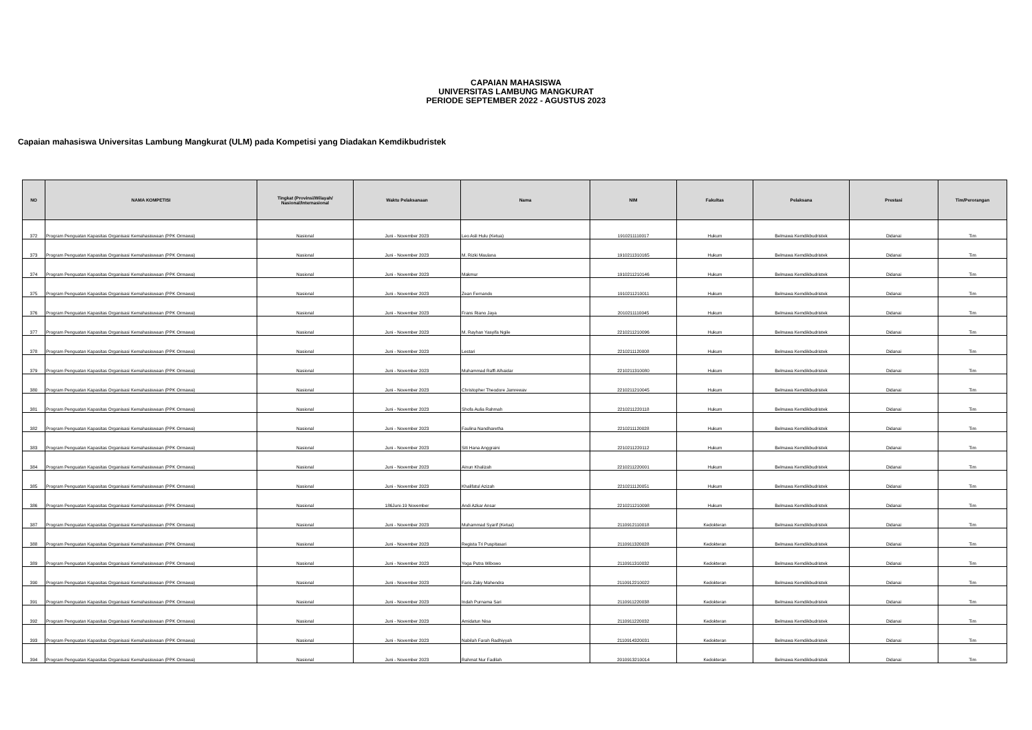CAPAIAN MAHASISWA
UNIVERSITAS LAMBUNG MANGKURAT
PERIODE SEPTEMBER 2022 - AGUSTUS 2023
Capaian mahasiswa Universitas Lambung Mangkurat (ULM) pada Kompetisi yang Diadakan Kemdikbudristek
| NO | NAMA KOMPETISI | Tingkat (Provinsi/Wilayah/ Nasional/Internasional | Waktu Pelaksanaan | Nama | NIM | Fakultas | Pelaksana | Prestasi | Tim/Perorangan |
| --- | --- | --- | --- | --- | --- | --- | --- | --- | --- |
| 372 | Program Penguatan Kapasitas Organisasi Kemahasiswaan (PPK Ormawa) | Nasional | Juni - November 2023 | Leo Asli Hulu (Ketua) | 1910211110017 | Hukum | Belmawa Kemdikbudristek | Didanai | Tim |
| 373 | Program Penguatan Kapasitas Organisasi Kemahasiswaan (PPK Ormawa) | Nasional | Juni - November 2023 | M. Rizki Maulana | 1910211310165 | Hukum | Belmawa Kemdikbudristek | Didanai | Tim |
| 374 | Program Penguatan Kapasitas Organisasi Kemahasiswaan (PPK Ormawa) | Nasional | Juni - November 2023 | Makmur | 1910211210146 | Hukum | Belmawa Kemdikbudristek | Didanai | Tim |
| 375 | Program Penguatan Kapasitas Organisasi Kemahasiswaan (PPK Ormawa) | Nasional | Juni - November 2023 | Zean Fernando | 1910211210011 | Hukum | Belmawa Kemdikbudristek | Didanai | Tim |
| 376 | Program Penguatan Kapasitas Organisasi Kemahasiswaan (PPK Ormawa) | Nasional | Juni - November 2023 | Frans Riano Jaya | 2010211110045 | Hukum | Belmawa Kemdikbudristek | Didanai | Tim |
| 377 | Program Penguatan Kapasitas Organisasi Kemahasiswaan (PPK Ormawa) | Nasional | Juni - November 2023 | M. Rayhan Yasyifa Ngile | 2210211210096 | Hukum | Belmawa Kemdikbudristek | Didanai | Tim |
| 378 | Program Penguatan Kapasitas Organisasi Kemahasiswaan (PPK Ormawa) | Nasional | Juni - November 2023 | Lestari | 2210211120008 | Hukum | Belmawa Kemdikbudristek | Didanai | Tim |
| 379 | Program Penguatan Kapasitas Organisasi Kemahasiswaan (PPK Ormawa) | Nasional | Juni - November 2023 | Muhammad Raffi Alhaidar | 2210211310080 | Hukum | Belmawa Kemdikbudristek | Didanai | Tim |
| 380 | Program Penguatan Kapasitas Organisasi Kemahasiswaan (PPK Ormawa) | Nasional | Juni - November 2023 | Christopher Theodore Jamrewav | 2210211210045 | Hukum | Belmawa Kemdikbudristek | Didanai | Tim |
| 381 | Program Penguatan Kapasitas Organisasi Kemahasiswaan (PPK Ormawa) | Nasional | Juni - November 2023 | Shofa Aulia Rahmah | 2210211220118 | Hukum | Belmawa Kemdikbudristek | Didanai | Tim |
| 382 | Program Penguatan Kapasitas Organisasi Kemahasiswaan (PPK Ormawa) | Nasional | Juni - November 2023 | Faulina Nandharetha | 2210211120028 | Hukum | Belmawa Kemdikbudristek | Didanai | Tim |
| 383 | Program Penguatan Kapasitas Organisasi Kemahasiswaan (PPK Ormawa) | Nasional | Juni - November 2023 | Siti Hana Anggraini | 2210211220112 | Hukum | Belmawa Kemdikbudristek | Didanai | Tim |
| 384 | Program Penguatan Kapasitas Organisasi Kemahasiswaan (PPK Ormawa) | Nasional | Juni - November 2023 | Ainun Khalizah | 2210211220001 | Hukum | Belmawa Kemdikbudristek | Didanai | Tim |
| 385 | Program Penguatan Kapasitas Organisasi Kemahasiswaan (PPK Ormawa) | Nasional | Juni - November 2023 | Khalifatul Azizah | 2210211120051 | Hukum | Belmawa Kemdikbudristek | Didanai | Tim |
| 386 | Program Penguatan Kapasitas Organisasi Kemahasiswaan (PPK Ormawa) | Nasional | 186Juni-19 November | Andi Azkar Ansar | 2210211210098 | Hukum | Belmawa Kemdikbudristek | Didanai | Tim |
| 387 | Program Penguatan Kapasitas Organisasi Kemahasiswaan (PPK Ormawa) | Nasional | Juni - November 2023 | Muhammad Syarif (Ketua) | 2110912110018 | Kedokteran | Belmawa Kemdikbudristek | Didanai | Tim |
| 388 | Program Penguatan Kapasitas Organisasi Kemahasiswaan (PPK Ormawa) | Nasional | Juni - November 2023 | Regista Tri Puspitasari | 2110911320028 | Kedokteran | Belmawa Kemdikbudristek | Didanai | Tim |
| 389 | Program Penguatan Kapasitas Organisasi Kemahasiswaan (PPK Ormawa) | Nasional | Juni - November 2023 | Yoga Putra Wibowo | 2110911310032 | Kedokteran | Belmawa Kemdikbudristek | Didanai | Tim |
| 390 | Program Penguatan Kapasitas Organisasi Kemahasiswaan (PPK Ormawa) | Nasional | Juni - November 2023 | Faris Zaky Mahendra | 2110912210022 | Kedokteran | Belmawa Kemdikbudristek | Didanai | Tim |
| 391 | Program Penguatan Kapasitas Organisasi Kemahasiswaan (PPK Ormawa) | Nasional | Juni - November 2023 | Indah Purnama Sari | 2110911220038 | Kedokteran | Belmawa Kemdikbudristek | Didanai | Tim |
| 392 | Program Penguatan Kapasitas Organisasi Kemahasiswaan (PPK Ormawa) | Nasional | Juni - November 2023 | Amidatun Nisa | 2110911220032 | Kedokteran | Belmawa Kemdikbudristek | Didanai | Tim |
| 393 | Program Penguatan Kapasitas Organisasi Kemahasiswaan (PPK Ormawa) | Nasional | Juni - November 2023 | Nabilah Farah Radhiyyah | 2110914320031 | Kedokteran | Belmawa Kemdikbudristek | Didanai | Tim |
| 394 | Program Penguatan Kapasitas Organisasi Kemahasiswaan (PPK Ormawa) | Nasional | Juni - November 2023 | Rahmat Nur Fadilah | 2010913210014 | Kedokteran | Belmawa Kemdikbudristek | Didanai | Tim |